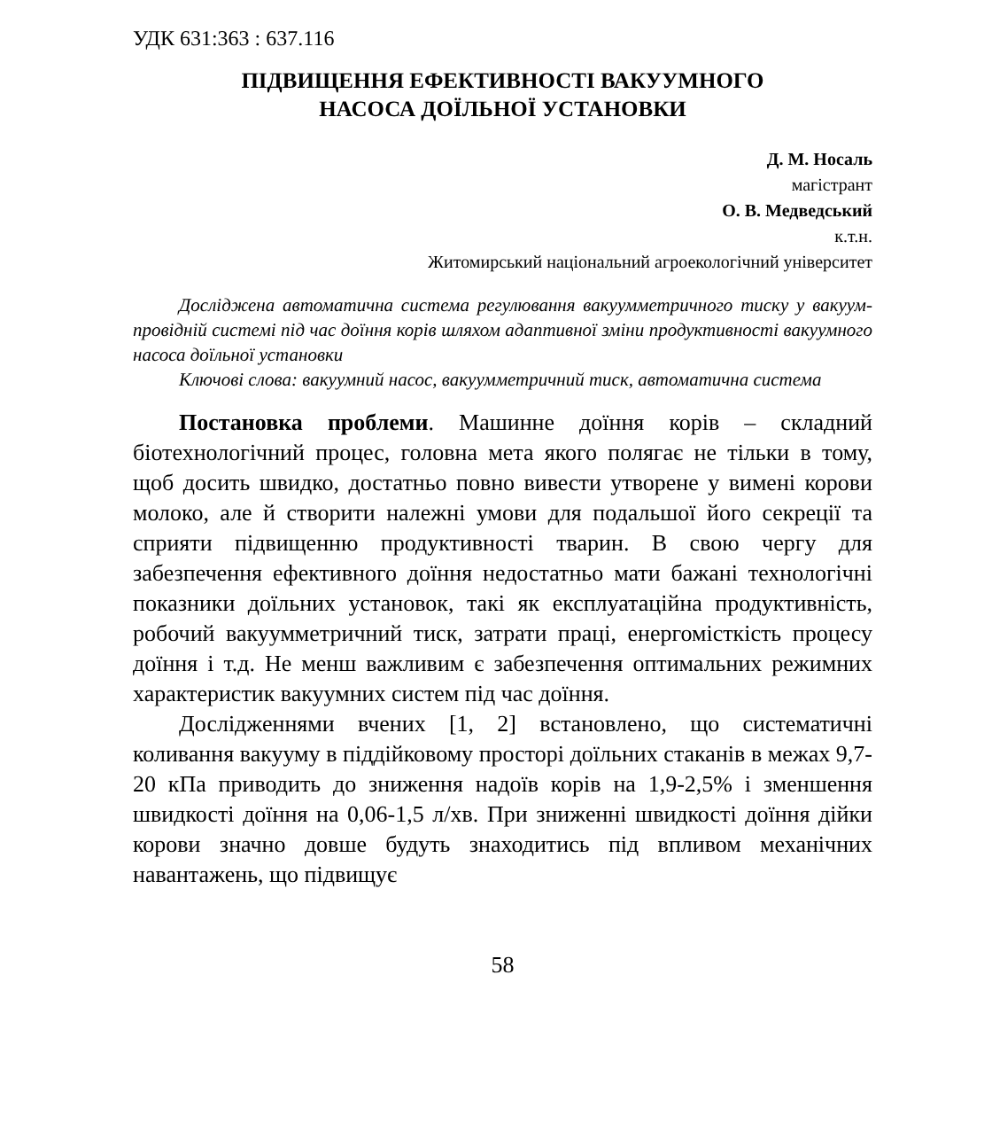УДК 631:363 : 637.116
ПІДВИЩЕННЯ ЕФЕКТИВНОСТІ ВАКУУМНОГО
НАСОСА ДОЇЛЬНОЇ УСТАНОВКИ
Д. М. Носаль
магістрант
О. В. Медведський
к.т.н.
Житомирський національний агроекологічний університет
Досліджена автоматична система регулювання вакуумметричного тиску у вакуум-провідній системі під час доїння корів шляхом адаптивної зміни продуктивності вакуумного насоса доїльної установки
Ключові слова: вакуумний насос, вакуумметричний тиск, автоматична система
Постановка проблеми. Машинне доїння корів – складний біотехнологічний процес, головна мета якого полягає не тільки в тому, щоб досить швидко, достатньо повно вивести утворене у вимені корови молоко, але й створити належні умови для подальшої його секреції та сприяти підвищенню продуктивності тварин. В свою чергу для забезпечення ефективного доїння недостатньо мати бажані технологічні показники доїльних установок, такі як експлуатаційна продуктивність, робочий вакуумметричний тиск, затрати праці, енергомісткість процесу доїння і т.д. Не менш важливим є забезпечення оптимальних режимних характеристик вакуумних систем під час доїння.
Дослідженнями вчених [1, 2] встановлено, що систематичні коливання вакууму в піддійковому просторі доїльних стаканів в межах 9,7-20 кПа приводить до зниження надоїв корів на 1,9-2,5% і зменшення швидкості доїння на 0,06-1,5 л/хв. При зниженні швидкості доїння дійки корови значно довше будуть знаходитись під впливом механічних навантажень, що підвищує
58